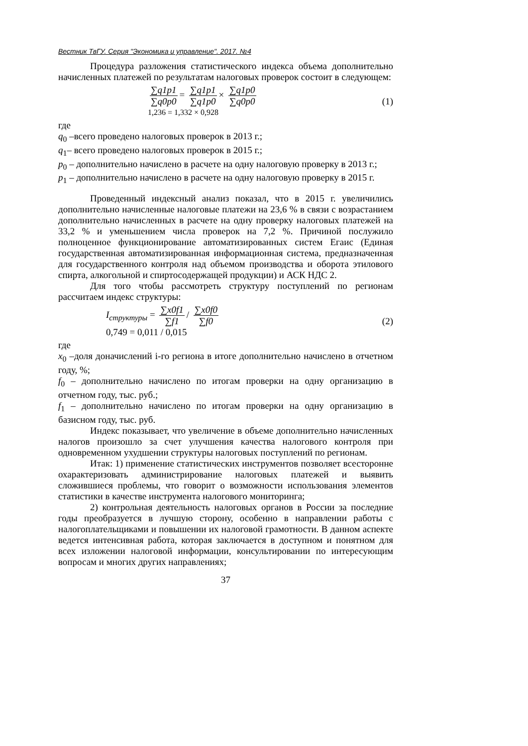Вестник ТвГУ. Серия "Экономика и управление". 2017. №4
Процедура разложения статистического индекса объема дополнительно начисленных платежей по результатам налоговых проверок состоит в следующем:
∑q1p1 ∑q0p0 = ∑q1p1 ∑q1p0 × ∑q1p0 ∑q0p0
1,236 = 1,332 × 0,928
(1)
где
q<sub>0</sub> –всего проведено налоговых проверок в 2013 г.;
q<sub>1</sub>– всего проведено налоговых проверок в 2015 г.;
p<sub>0</sub> – дополнительно начислено в расчете на одну налоговую проверку в 2013 г.;
p<sub>1</sub> – дополнительно начислено в расчете на одну налоговую проверку в 2015 г.
Проведенный индексный анализ показал, что в 2015 г. увеличились дополнительно начисленные налоговые платежи на 23,6 % в связи с возрастанием дополнительно начисленных в расчете на одну проверку налоговых платежей на 33,2 % и уменьшением числа проверок на 7,2 %. Причиной послужило полноценное функционирование автоматизированных систем Егаис (Единая государственная автоматизированная информационная система, предназначенная для государственного контроля над объемом производства и оборота этилового спирта, алкогольной и спиртосодержащей продукции) и АСК НДС 2.
Для того чтобы рассмотреть структуру поступлений по регионам рассчитаем индекс структуры:
I<sub>структуры</sub> = ∑x0f1 ∑f1 / ∑x0f0 ∑f0
0,749 = 0,011 / 0,015
(2)
где
x<sub>0</sub> –доля доначислений i-го региона в итоге дополнительно начислено в отчетном году, %;
f<sub>0</sub> – дополнительно начислено по итогам проверки на одну организацию в отчетном году, тыс. руб.;
f<sub>1</sub> – дополнительно начислено по итогам проверки на одну организацию в базисном году, тыс. руб.
Индекс показывает, что увеличение в объеме дополнительно начисленных налогов произошло за счет улучшения качества налогового контроля при одновременном ухудшении структуры налоговых поступлений по регионам.
Итак: 1) применение статистических инструментов позволяет всесторонне охарактеризовать администрирование налоговых платежей и выявить сложившиеся проблемы, что говорит о возможности использования элементов статистики в качестве инструмента налогового мониторинга;
2) контрольная деятельность налоговых органов в России за последние годы преобразуется в лучшую сторону, особенно в направлении работы с налогоплательщиками и повышении их налоговой грамотности. В данном аспекте ведется интенсивная работа, которая заключается в доступном и понятном для всех изложении налоговой информации, консультировании по интересующим вопросам и многих других направлениях;
37